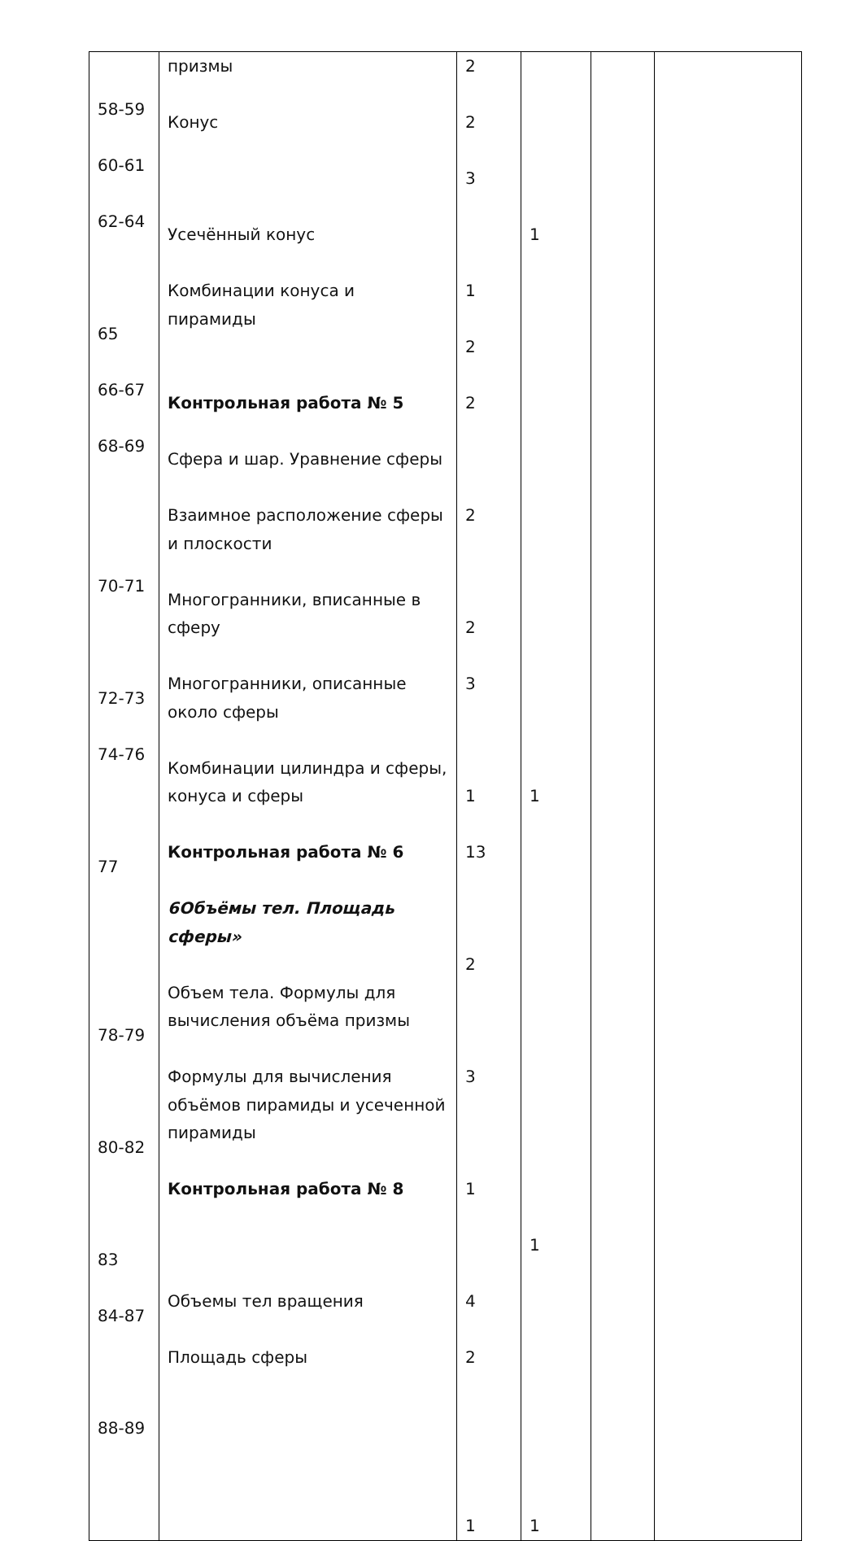| 58-59 60-61 62-64 65 66-67 68-69 70-71 72-73 74-76 77 78-79 80-82 83 84-87 88-89 | призмы Конус Усечённый конус Комбинации конуса и пирамиды Контрольная работа № 5 Сфера и шар. Уравнение сферы Взаимное расположение сферы и плоскости Многогранники, вписанные в сферу Многогранники, описанные около сферы Комбинации цилиндра и сферы, конуса и сферы Контрольная работа № 6 6Объёмы тел. Площадь сферы» Объем тела. Формулы для вычисления объёма призмы Формулы для вычисления объёмов пирамиды и усеченной пирамиды Контрольная работа № 8 Объемы тел вращения Площадь сферы | 2 2 3 1 2 2 2 2 3 1 13 2 3 1 4 2 1 | 1 1 1 1 | | |